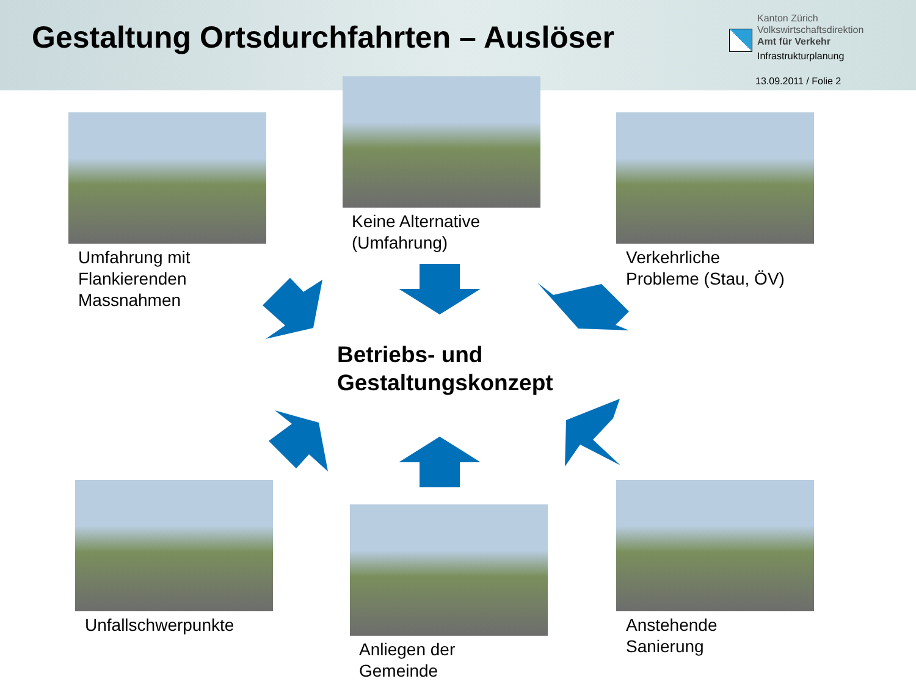Gestaltung Ortsdurchfahrten – Auslöser
Kanton Zürich
Volkswirtschaftsdirektion
Amt für Verkehr
Infrastrukturplanung
13.09.2011 / Folie 2
Umfahrung mit
Flankierenden
Massnahmen
Keine Alternative
(Umfahrung)
Verkehrliche
Probleme (Stau, ÖV)
Betriebs- und
Gestaltungskonzept
Unfallschwerpunkte
Anliegen der
Gemeinde
Anstehende
Sanierung